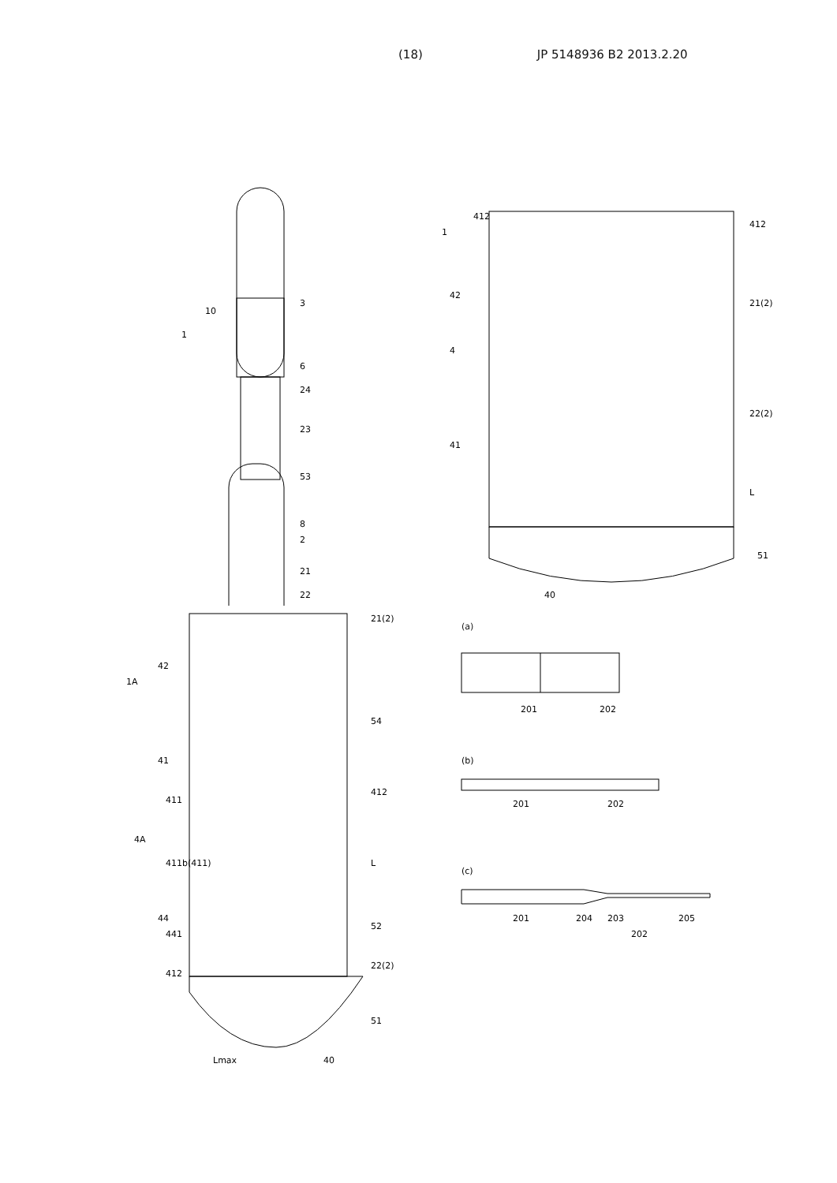(18) JP 5148936 B2 2013.2.20
10
3
6
24
23
53
8
2
21
22
1
1
4
41
42
412
21(2)
22(2)
L
51
40
412
1A
4A
41
44
42
21(2)
54
412
L
52
22(2)
51
Lmax
40
411
411b(411)
441
412
(a)
201
202
(b)
201
202
(c)
201
204
203
205
202